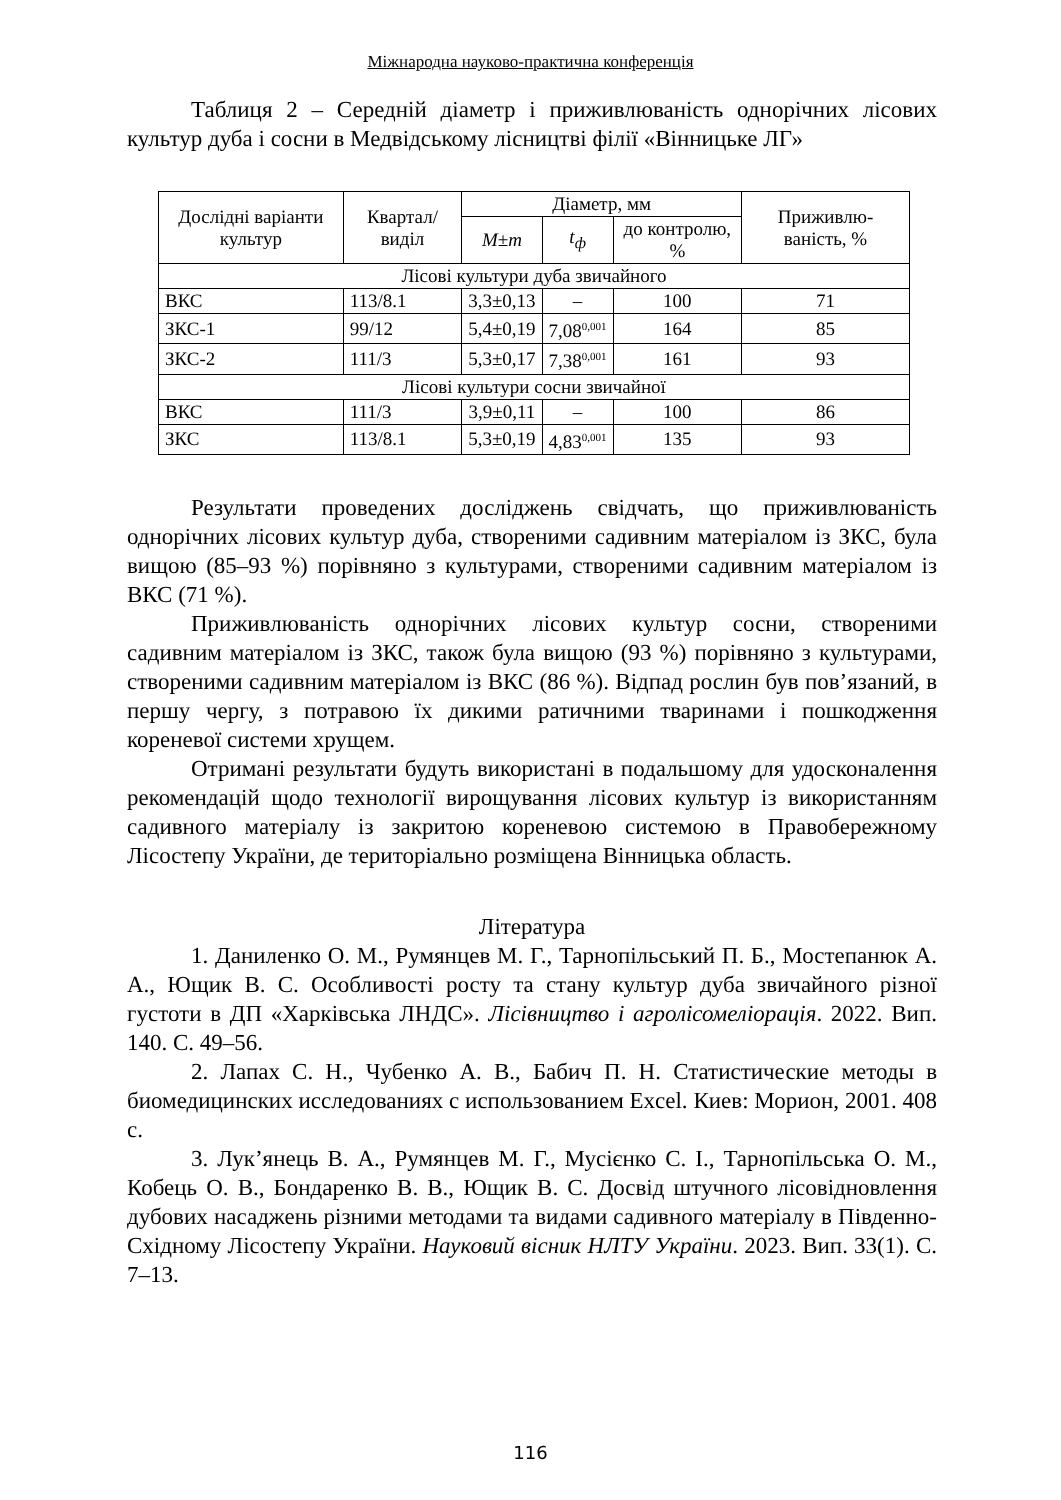Міжнародна науково-практична конференція
Таблиця 2 – Середній діаметр і приживлюваність однорічних лісових культур дуба і сосни в Медвідському лісництві філії «Вінницьке ЛГ»
| Дослідні варіанти культур | Квартал/ виділ | Діаметр, мм | | | Приживлю-ваність, % |
| --- | --- | --- | --- | --- | --- |
| | | M±m | t<sub>ф</sub> | до контролю, % | |
| Лісові культури дуба звичайного | | | | | |
| ВКС | 113/8.1 | 3,3±0,13 | – | 100 | 71 |
| ЗКС-1 | 99/12 | 5,4±0,19 | 7,08<sup>0,001</sup> | 164 | 85 |
| ЗКС-2 | 111/3 | 5,3±0,17 | 7,38<sup>0,001</sup> | 161 | 93 |
| Лісові культури сосни звичайної | | | | | |
| ВКС | 111/3 | 3,9±0,11 | – | 100 | 86 |
| ЗКС | 113/8.1 | 5,3±0,19 | 4,83<sup>0,001</sup> | 135 | 93 |
Результати проведених досліджень свідчать, що приживлюваність однорічних лісових культур дуба, створеними садивним матеріалом із ЗКС, була вищою (85–93 %) порівняно з культурами, створеними садивним матеріалом із ВКС (71 %).
Приживлюваність однорічних лісових культур сосни, створеними садивним матеріалом із ЗКС, також була вищою (93 %) порівняно з культурами, створеними садивним матеріалом із ВКС (86 %). Відпад рослин був пов’язаний, в першу чергу, з потравою їх дикими ратичними тваринами і пошкодження кореневої системи хрущем.
Отримані результати будуть використані в подальшому для удосконалення рекомендацій щодо технології вирощування лісових культур із використанням садивного матеріалу із закритою кореневою системою в Правобережному Лісостепу України, де територіально розміщена Вінницька область.
Література
1. Даниленко О. М., Румянцев М. Г., Тарнопільський П. Б., Мостепанюк А. А., Ющик В. С. Особливості росту та стану культур дуба звичайного різної густоти в ДП «Харківська ЛНДС». Лісівництво і агролісомеліорація. 2022. Вип. 140. С. 49–56.
2. Лапах С. Н., Чубенко А. В., Бабич П. Н. Статистические методы в биомедицинских исследованиях с использованием Excel. Киев: Морион, 2001. 408 с.
3. Лук’янець В. А., Румянцев М. Г., Мусієнко С. І., Тарнопільська О. М., Кобець О. В., Бондаренко В. В., Ющик В. С. Досвід штучного лісовідновлення дубових насаджень різними методами та видами садивного матеріалу в Південно-Східному Лісостепу України. Науковий вісник НЛТУ України. 2023. Вип. 33(1). С. 7–13.
116